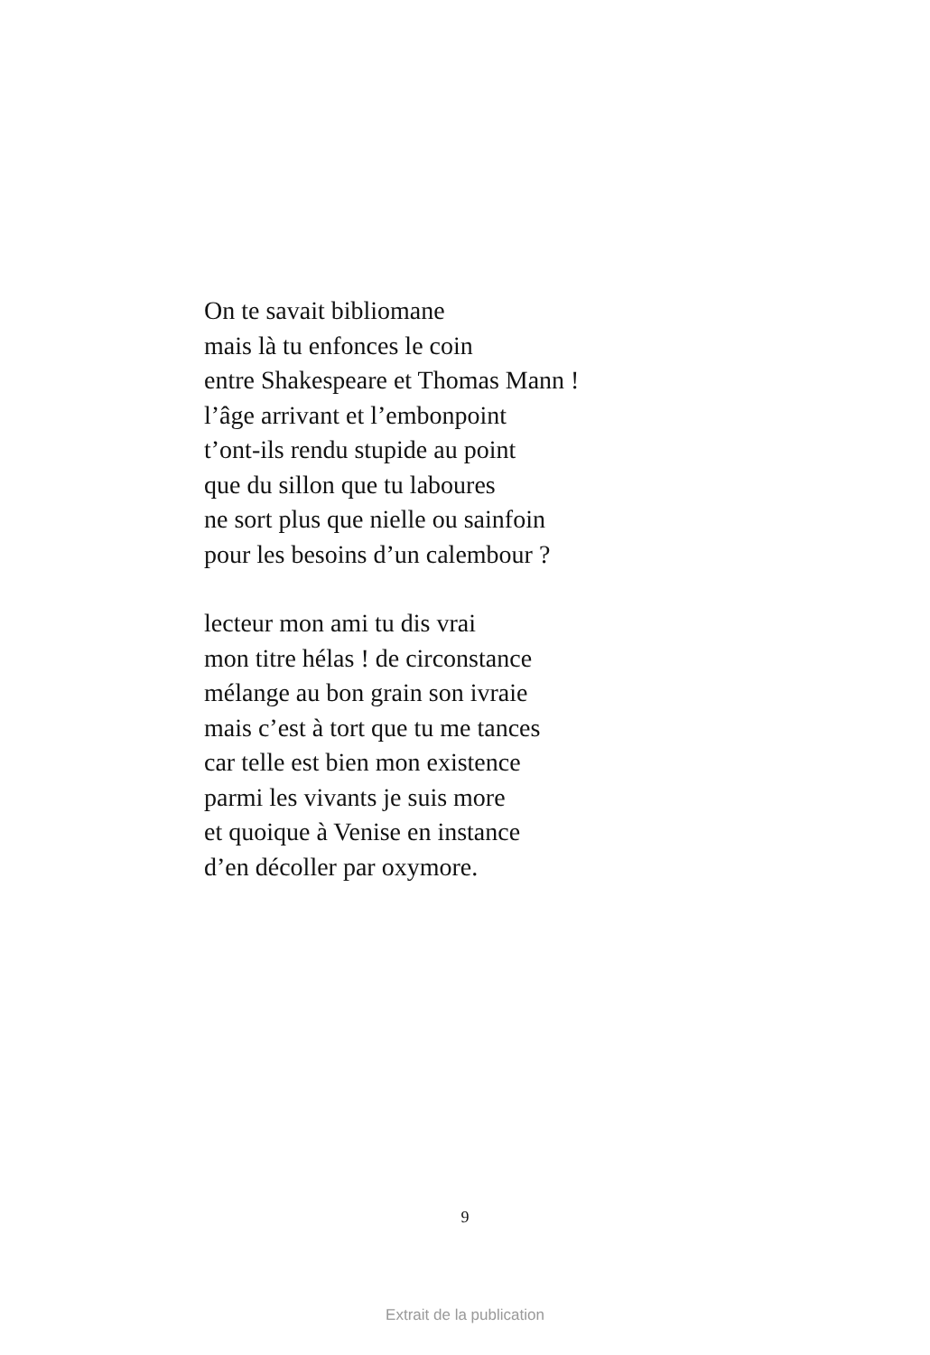On te savait bibliomane
mais là tu enfonces le coin
entre Shakespeare et Thomas Mann !
l’âge arrivant et l’embonpoint
t’ont-ils rendu stupide au point
que du sillon que tu laboures
ne sort plus que nielle ou sainfoin
pour les besoins d’un calembour ?
lecteur mon ami tu dis vrai
mon titre hélas ! de circonstance
mélange au bon grain son ivraie
mais c’est à tort que tu me tances
car telle est bien mon existence
parmi les vivants je suis more
et quoique à Venise en instance
d’en décoller par oxymore.
9
Extrait de la publication